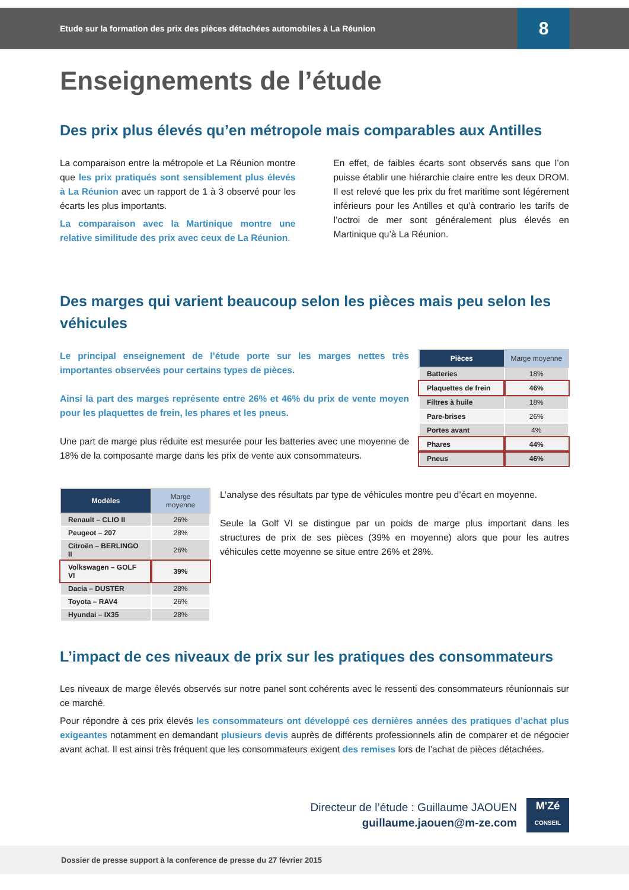Etude sur la formation des prix des pièces détachées automobiles à La Réunion
8
Enseignements de l’étude
Des prix plus élevés qu’en métropole mais comparables aux Antilles
La comparaison entre la métropole et La Réunion montre que les prix pratiqués sont sensiblement plus élevés à La Réunion avec un rapport de 1 à 3 observé pour les écarts les plus importants.
La comparaison avec la Martinique montre une relative similitude des prix avec ceux de La Réunion.
En effet, de faibles écarts sont observés sans que l’on puisse établir une hiérarchie claire entre les deux DROM. Il est relevé que les prix du fret maritime sont légérement inférieurs pour les Antilles et qu’à contrario les tarifs de l’octroi de mer sont généralement plus élevés en Martinique qu’à La Réunion.
Des marges qui varient beaucoup selon les pièces mais peu selon les véhicules
Le principal enseignement de l’étude porte sur les marges nettes très importantes observées pour certains types de pièces.
Ainsi la part des marges représente entre 26% et 46% du prix de vente moyen pour les plaquettes de frein, les phares et les pneus.
Une part de marge plus réduite est mesurée pour les batteries avec une moyenne de 18% de la composante marge dans les prix de vente aux consommateurs.
| Pièces | Marge moyenne |
| --- | --- |
| Batteries | 18% |
| Plaquettes de frein | 46% |
| Filtres à huile | 18% |
| Pare-brises | 26% |
| Portes avant | 4% |
| Phares | 44% |
| Pneus | 46% |
| Modèles | Marge moyenne |
| --- | --- |
| Renault – CLIO II | 26% |
| Peugeot – 207 | 28% |
| Citroën – BERLINGO II | 26% |
| Volkswagen – GOLF VI | 39% |
| Dacia – DUSTER | 28% |
| Toyota – RAV4 | 26% |
| Hyundai – IX35 | 28% |
L’analyse des résultats par type de véhicules montre peu d’écart en moyenne.
Seule la Golf VI se distingue par un poids de marge plus important dans les structures de prix de ses pièces (39% en moyenne) alors que pour les autres véhicules cette moyenne se situe entre 26% et 28%.
L’impact de ces niveaux de prix sur les pratiques des consommateurs
Les niveaux de marge élevés observés sur notre panel sont cohérents avec le ressenti des consommateurs réunionnais sur ce marché.
Pour répondre à ces prix élevés les consommateurs ont développé ces dernières années des pratiques d’achat plus exigeantes notamment en demandant plusieurs devis auprès de différents professionnels afin de comparer et de négocier avant achat. Il est ainsi très fréquent que les consommateurs exigent des remises lors de l’achat de pièces détachées.
Directeur de l’étude : Guillaume JAOUEN
guillaume.jaouen@m-ze.com
M'Zé
CONSEIL
Dossier de presse support à la conference de presse du 27 février 2015